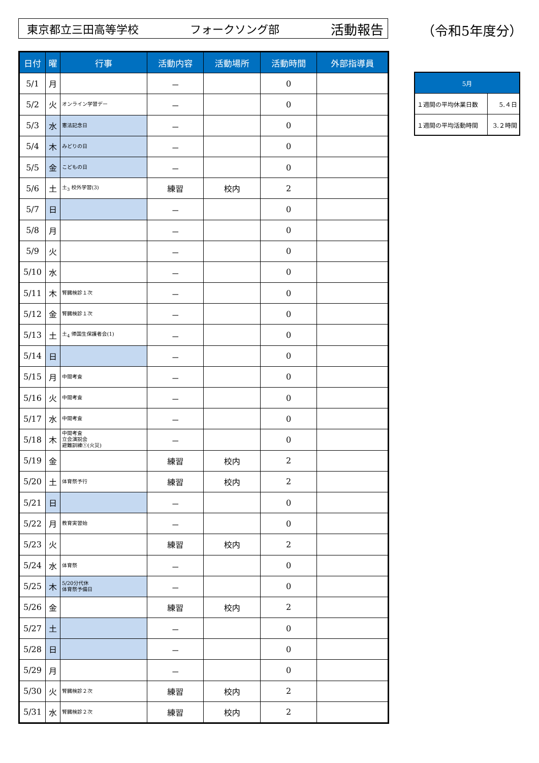東京都立三田高等学校 フォークソング部 活動報告 （令和5年度分）
| 日付 | 曜 | 行事 | 活動内容 | 活動場所 | 活動時間 | 外部指導員 |
| --- | --- | --- | --- | --- | --- | --- |
| 5/1 | 月 | | － | | 0 | |
| 5/2 | 火 | オンライン学習デー | － | | 0 | |
| 5/3 | 水 | 憲法記念日 | － | | 0 | |
| 5/4 | 木 | みどりの日 | － | | 0 | |
| 5/5 | 金 | こどもの日 | － | | 0 | |
| 5/6 | 土 | 土<sub>3</sub> 校外学習(3) | 練習 | 校内 | 2 | |
| 5/7 | 日 | | － | | 0 | |
| 5/8 | 月 | | － | | 0 | |
| 5/9 | 火 | | － | | 0 | |
| 5/10 | 水 | | － | | 0 | |
| 5/11 | 木 | 腎臓検診１次 | － | | 0 | |
| 5/12 | 金 | 腎臓検診１次 | － | | 0 | |
| 5/13 | 土 | 土<sub>4</sub> 帰国生保護者会(1) | － | | 0 | |
| 5/14 | 日 | | － | | 0 | |
| 5/15 | 月 | 中間考査 | － | | 0 | |
| 5/16 | 火 | 中間考査 | － | | 0 | |
| 5/17 | 水 | 中間考査 | － | | 0 | |
| 5/18 | 木 | 中間考査 立会演説会 避難訓練①(火災) | － | | 0 | |
| 5/19 | 金 | | 練習 | 校内 | 2 | |
| 5/20 | 土 | 体育祭予行 | 練習 | 校内 | 2 | |
| 5/21 | 日 | | － | | 0 | |
| 5/22 | 月 | 教育実習始 | － | | 0 | |
| 5/23 | 火 | | 練習 | 校内 | 2 | |
| 5/24 | 水 | 体育祭 | － | | 0 | |
| 5/25 | 木 | 5/20分代休 体育祭予備日 | － | | 0 | |
| 5/26 | 金 | | 練習 | 校内 | 2 | |
| 5/27 | 土 | | － | | 0 | |
| 5/28 | 日 | | － | | 0 | |
| 5/29 | 月 | | － | | 0 | |
| 5/30 | 火 | 腎臓検診２次 | 練習 | 校内 | 2 | |
| 5/31 | 水 | 腎臓検診２次 | 練習 | 校内 | 2 | |
| 5月 | |
| --- | --- |
| １週間の平均休業日数 | 5.４日 |
| １週間の平均活動時間 | 3.２時間 |